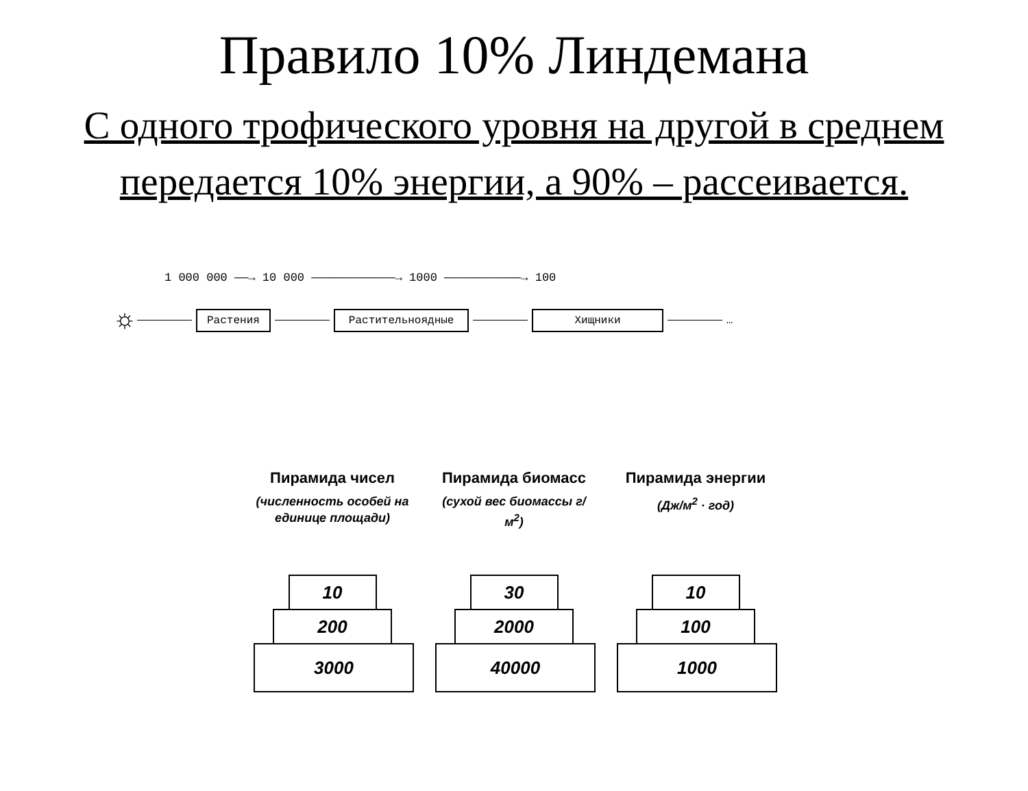Правило 10% Линдемана
С одного трофического уровня на другой в среднем передается 10% энергии, а 90% – рассеивается.
1 000 000 ——→ 10 000 ————————————→ 1000 ———————————→ 100
☼ Растения Растительноядные Хищники …
Пирамида чисел
(численность особей на единице площади)
10
200
3000
Пирамида биомасс
(сухой вес биомассы г/м<sup>2</sup>)
30
2000
40000
Пирамида энергии
(Дж/м<sup>2</sup> · год)
10
100
1000